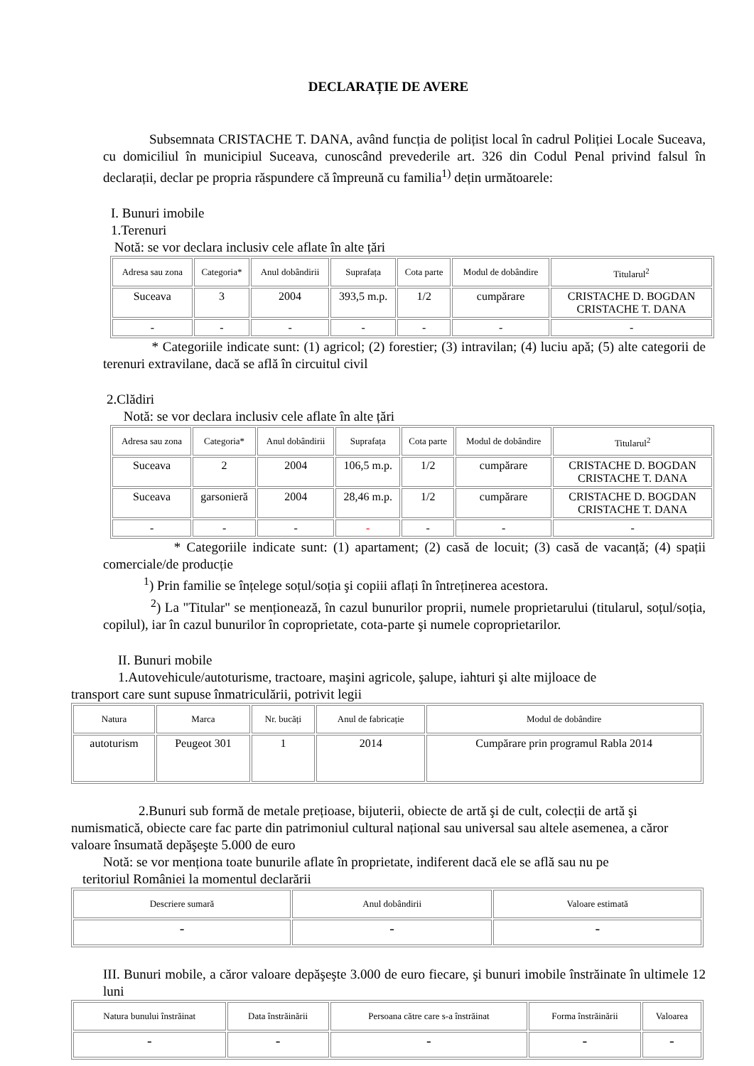DECLARAȚIE DE AVERE
Subsemnata CRISTACHE T. DANA, având funcția de polițist local în cadrul Poliției Locale Suceava, cu domiciliul în municipiul Suceava, cunoscând prevederile art. 326 din Codul Penal privind falsul în declarații, declar pe propria răspundere că împreună cu familia<sup>1)</sup> dețin următoarele:
I. Bunuri imobile
1.Terenuri
Notă: se vor declara inclusiv cele aflate în alte țări
| Adresa sau zona | Categoria* | Anul dobândirii | Suprafața | Cota parte | Modul de dobândire | Titularul<sup>2</sup> |
| --- | --- | --- | --- | --- | --- | --- |
| Suceava | 3 | 2004 | 393,5 m.p. | 1/2 | cumpărare | CRISTACHE D. BOGDAN CRISTACHE T. DANA |
| - | - | - | - | - | - | - |
* Categoriile indicate sunt: (1) agricol; (2) forestier; (3) intravilan; (4) luciu apă; (5) alte categorii de terenuri extravilane, dacă se află în circuitul civil
2.Clădiri
Notă: se vor declara inclusiv cele aflate în alte țări
| Adresa sau zona | Categoria* | Anul dobândirii | Suprafața | Cota parte | Modul de dobândire | Titularul<sup>2</sup> |
| --- | --- | --- | --- | --- | --- | --- |
| Suceava | 2 | 2004 | 106,5 m.p. | 1/2 | cumpărare | CRISTACHE D. BOGDAN CRISTACHE T. DANA |
| Suceava | garsonieră | 2004 | 28,46 m.p. | 1/2 | cumpărare | CRISTACHE D. BOGDAN CRISTACHE T. DANA |
| - | - | - | - | - | - | - |
* Categoriile indicate sunt: (1) apartament; (2) casă de locuit; (3) casă de vacanță; (4) spații comerciale/de producție
<sup>1</sup>) Prin familie se înțelege soțul/soția şi copiii aflați în întreținerea acestora.
<sup>2</sup>) La "Titular" se menționează, în cazul bunurilor proprii, numele proprietarului (titularul, soțul/soția, copilul), iar în cazul bunurilor în coproprietate, cota-parte şi numele coproprietarilor.
II. Bunuri mobile
1.Autovehicule/autoturisme, tractoare, maşini agricole, şalupe, iahturi şi alte mijloace de
transport care sunt supuse înmatriculării, potrivit legii
| Natura | Marca | Nr. bucăți | Anul de fabricație | Modul de dobândire |
| --- | --- | --- | --- | --- |
| autoturism | Peugeot 301 | 1 | 2014 | Cumpărare prin programul Rabla 2014 |
2.Bunuri sub formă de metale prețioase, bijuterii, obiecte de artă şi de cult, colecții de artă şi numismatică, obiecte care fac parte din patrimoniul cultural național sau universal sau altele asemenea, a căror valoare însumată depăşeşte 5.000 de euro
Notă: se vor menționa toate bunurile aflate în proprietate, indiferent dacă ele se află sau nu pe
teritoriul României la momentul declarării
| Descriere sumară | Anul dobândirii | Valoare estimată |
| --- | --- | --- |
| - | - | - |
III. Bunuri mobile, a căror valoare depăşeşte 3.000 de euro fiecare, şi bunuri imobile înstrăinate în ultimele 12 luni
| Natura bunului înstrăinat | Data înstrăinării | Persoana către care s-a înstrăinat | Forma înstrăinării | Valoarea |
| --- | --- | --- | --- | --- |
| - | - | - | - | - |